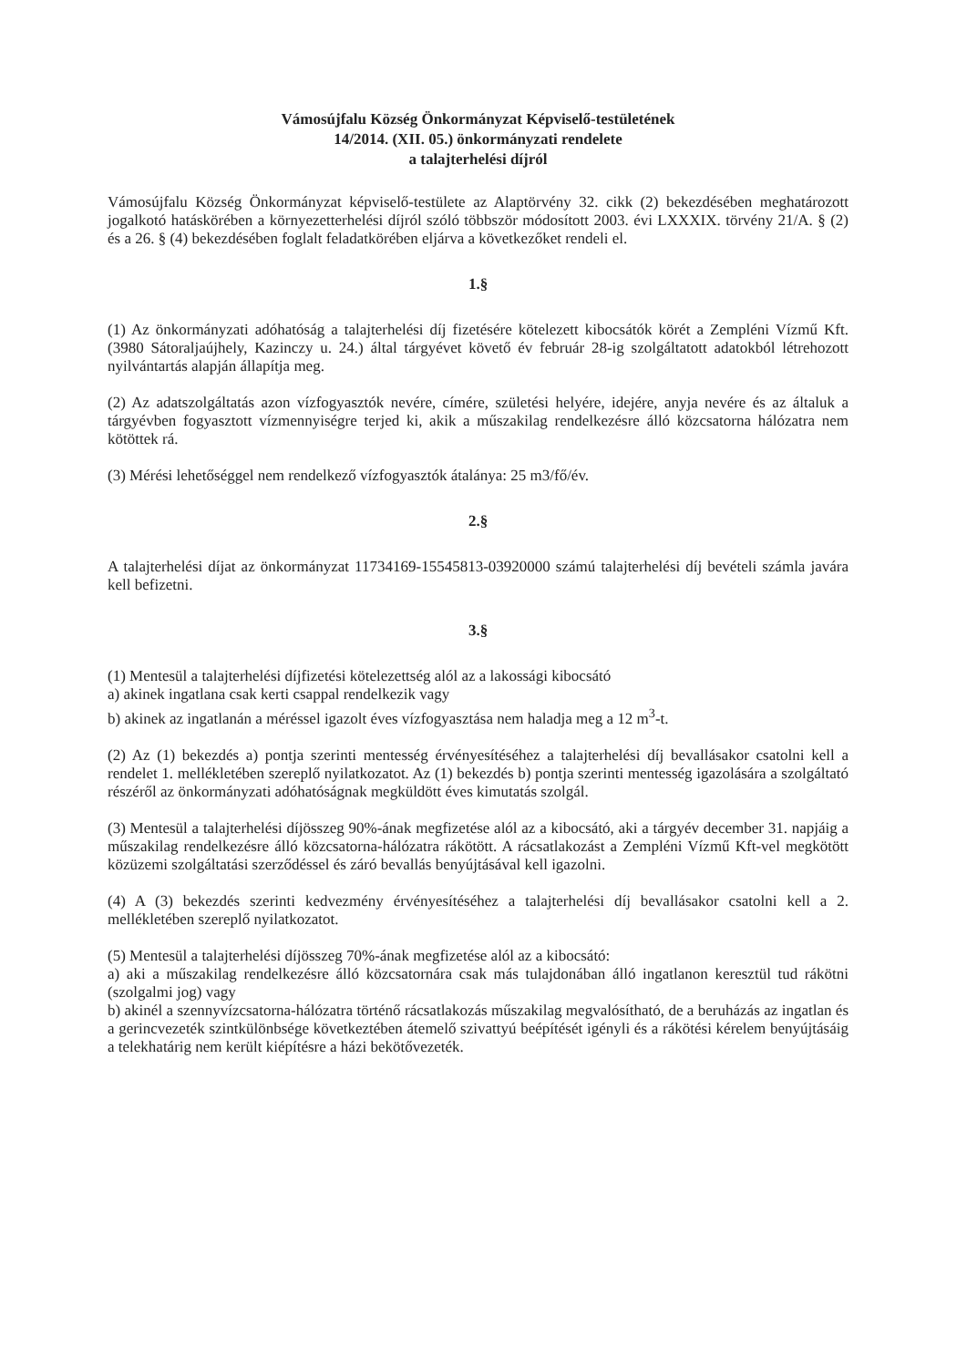Vámosújfalu Község Önkormányzat Képviselő-testületének
14/2014. (XII. 05.) önkormányzati rendelete
a talajterhelési díjról
Vámosújfalu Község Önkormányzat képviselő-testülete az Alaptörvény 32. cikk (2) bekezdésében meghatározott jogalkotó hatáskörében a környezetterhelési díjról szóló többször módosított 2003. évi LXXXIX. törvény 21/A. § (2) és a 26. § (4) bekezdésében foglalt feladatkörében eljárva a következőket rendeli el.
1.§
(1) Az önkormányzati adóhatóság a talajterhelési díj fizetésére kötelezett kibocsátók körét a Zempléni Vízmű Kft. (3980 Sátoraljaújhely, Kazinczy u. 24.) által tárgyévet követő év február 28-ig szolgáltatott adatokból létrehozott nyilvántartás alapján állapítja meg.
(2) Az adatszolgáltatás azon vízfogyasztók nevére, címére, születési helyére, idejére, anyja nevére és az általuk a tárgyévben fogyasztott vízmennyiségre terjed ki, akik a műszakilag rendelkezésre álló közcsatorna hálózatra nem kötöttek rá.
(3) Mérési lehetőséggel nem rendelkező vízfogyasztók átalánya: 25 m3/fő/év.
2.§
A talajterhelési díjat az önkormányzat 11734169-15545813-03920000 számú talajterhelési díj bevételi számla javára kell befizetni.
3.§
(1) Mentesül a talajterhelési díjfizetési kötelezettség alól az a lakossági kibocsátó
a) akinek ingatlana csak kerti csappal rendelkezik vagy
b) akinek az ingatlanán a méréssel igazolt éves vízfogyasztása nem haladja meg a 12 m<sup>3</sup>-t.
(2) Az (1) bekezdés a) pontja szerinti mentesség érvényesítéséhez a talajterhelési díj bevallásakor csatolni kell a rendelet 1. mellékletében szereplő nyilatkozatot. Az (1) bekezdés b) pontja szerinti mentesség igazolására a szolgáltató részéről az önkormányzati adóhatóságnak megküldött éves kimutatás szolgál.
(3) Mentesül a talajterhelési díjösszeg 90%-ának megfizetése alól az a kibocsátó, aki a tárgyév december 31. napjáig a műszakilag rendelkezésre álló közcsatorna-hálózatra rákötött. A rácsatlakozást a Zempléni Vízmű Kft-vel megkötött közüzemi szolgáltatási szerződéssel és záró bevallás benyújtásával kell igazolni.
(4) A (3) bekezdés szerinti kedvezmény érvényesítéséhez a talajterhelési díj bevallásakor csatolni kell a 2. mellékletében szereplő nyilatkozatot.
(5) Mentesül a talajterhelési díjösszeg 70%-ának megfizetése alól az a kibocsátó:
a) aki a műszakilag rendelkezésre álló közcsatornára csak más tulajdonában álló ingatlanon keresztül tud rákötni (szolgalmi jog) vagy
b) akinél a szennyvízcsatorna-hálózatra történő rácsatlakozás műszakilag megvalósítható, de a beruházás az ingatlan és a gerincvezeték szintkülönbsége következtében átemelő szivattyú beépítését igényli és a rákötési kérelem benyújtásáig a telekhatárig nem került kiépítésre a házi bekötővezeték.